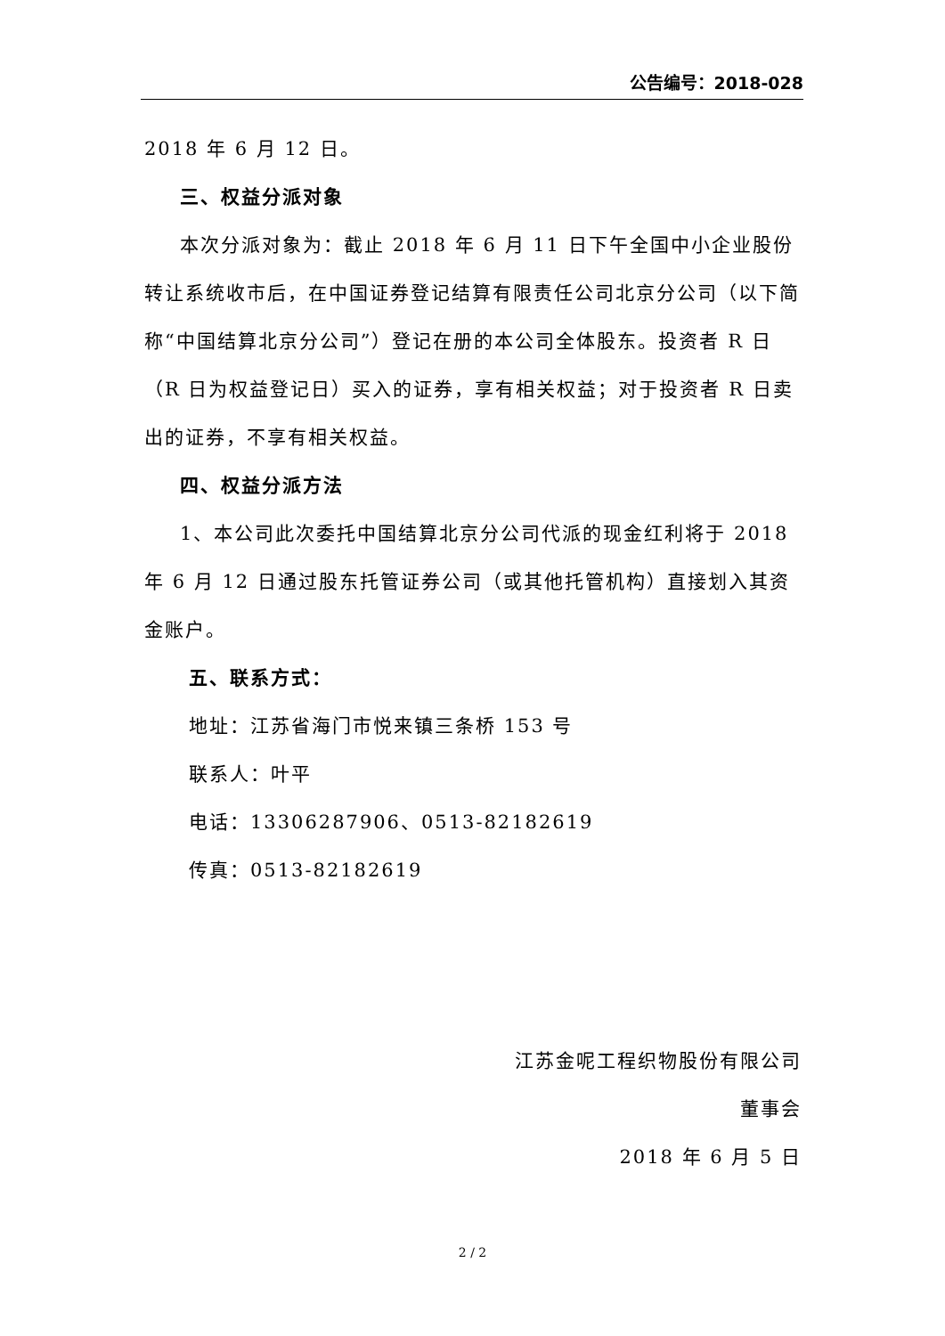公告编号：2018-028
2018 年 6 月 12 日。
三、权益分派对象
本次分派对象为：截止 2018 年 6 月 11 日下午全国中小企业股份转让系统收市后，在中国证券登记结算有限责任公司北京分公司（以下简称“中国结算北京分公司”）登记在册的本公司全体股东。投资者 R 日（R 日为权益登记日）买入的证券，享有相关权益；对于投资者 R 日卖出的证券，不享有相关权益。
四、权益分派方法
1、本公司此次委托中国结算北京分公司代派的现金红利将于 2018 年 6 月 12 日通过股东托管证券公司（或其他托管机构）直接划入其资金账户。
五、联系方式：
地址：江苏省海门市悦来镇三条桥 153 号
联系人：叶平
电话：13306287906、0513-82182619
传真：0513-82182619
江苏金呢工程织物股份有限公司
董事会
2018 年 6 月 5 日
2 / 2